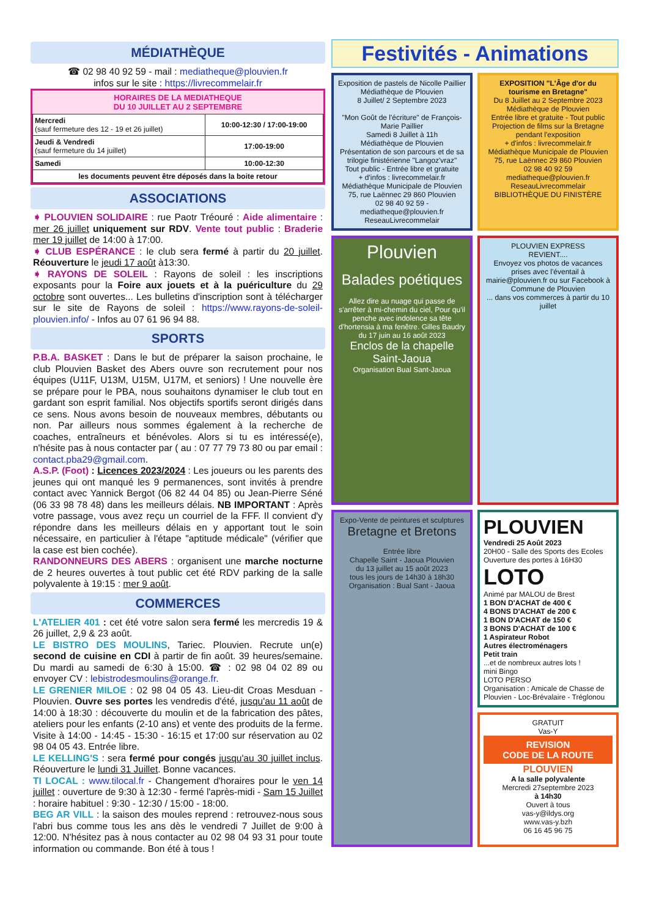MÉDIATHÈQUE
☎ 02 98 40 92 59 - mail : mediatheque@plouvien.fr
infos sur le site : https://livrecommelair.fr
HORAIRES DE LA MEDIATHEQUE
DU 10 JUILLET AU 2 SEPTEMBRE
| Mercredi (sauf fermeture des 12 - 19 et 26 juillet) | 10:00-12:30 / 17:00-19:00 |
| Jeudi & Vendredi (sauf fermeture du 14 juillet) | 17:00-19:00 |
| Samedi | 10:00-12:30 |
| les documents peuvent être déposés dans la boite retour | |
ASSOCIATIONS
➧ PLOUVIEN SOLIDAIRE : rue Paotr Tréouré : Aide alimentaire : mer 26 juillet uniquement sur RDV. Vente tout public : Braderie mer 19 juillet de 14:00 à 17:00.
➧ CLUB ESPÉRANCE : le club sera fermé à partir du 20 juillet. Réouverture le jeudi 17 août à13:30.
➧ RAYONS DE SOLEIL : Rayons de soleil : les inscriptions exposants pour la Foire aux jouets et à la puériculture du 29 octobre sont ouvertes... Les bulletins d'inscription sont à télécharger sur le site de Rayons de soleil : https://www.rayons-de-soleil-plouvien.info/ - Infos au 07 61 96 94 88.
SPORTS
P.B.A. BASKET : Dans le but de préparer la saison prochaine, le club Plouvien Basket des Abers ouvre son recrutement pour nos équipes (U11F, U13M, U15M, U17M, et seniors) ! Une nouvelle ère se prépare pour le PBA, nous souhaitons dynamiser le club tout en gardant son esprit familial. Nos objectifs sportifs seront dirigés dans ce sens. Nous avons besoin de nouveaux membres, débutants ou non. Par ailleurs nous sommes également à la recherche de coaches, entraîneurs et bénévoles. Alors si tu es intéressé(e), n'hésite pas à nous contacter par ( au : 07 77 79 73 80 ou par email : contact.pba29@gmail.com.
A.S.P. (Foot) : Licences 2023/2024 : Les joueurs ou les parents des jeunes qui ont manqué les 9 permanences, sont invités à prendre contact avec Yannick Bergot (06 82 44 04 85) ou Jean-Pierre Séné (06 33 98 78 48) dans les meilleurs délais. NB IMPORTANT : Après votre passage, vous avez reçu un courriel de la FFF. Il convient d'y répondre dans les meilleurs délais en y apportant tout le soin nécessaire, en particulier à l'étape "aptitude médicale" (vérifier que la case est bien cochée).
RANDONNEURS DES ABERS : organisent une marche nocturne de 2 heures ouvertes à tout public cet été RDV parking de la salle polyvalente à 19:15 : mer 9 août.
COMMERCES
L'ATELIER 401 : cet été votre salon sera fermé les mercredis 19 & 26 juillet, 2,9 & 23 août.
LE BISTRO DES MOULINS, Tariec. Plouvien. Recrute un(e) second de cuisine en CDI à partir de fin août. 39 heures/semaine. Du mardi au samedi de 6:30 à 15:00. ☎ : 02 98 04 02 89 ou envoyer CV : lebistrodesmoulins@orange.fr.
LE GRENIER MILOE : 02 98 04 05 43. Lieu-dit Croas Mesduan - Plouvien. Ouvre ses portes les vendredis d'été, jusqu'au 11 août de 14:00 à 18:30 : découverte du moulin et de la fabrication des pâtes, ateliers pour les enfants (2-10 ans) et vente des produits de la ferme. Visite à 14:00 - 14:45 - 15:30 - 16:15 et 17:00 sur réservation au 02 98 04 05 43. Entrée libre.
LE KELLING'S : sera fermé pour congés jusqu'au 30 juillet inclus. Réouverture le lundi 31 Juillet. Bonne vacances.
TI LOCAL : www.tilocal.fr - Changement d'horaires pour le ven 14 juillet : ouverture de 9:30 à 12:30 - fermé l'après-midi - Sam 15 Juillet : horaire habituel : 9:30 - 12:30 / 15:00 - 18:00.
BEG AR VILL : la saison des moules reprend : retrouvez-nous sous l'abri bus comme tous les ans dès le vendredi 7 Juillet de 9:00 à 12:00. N'hésitez pas à nous contacter au 02 98 04 93 31 pour toute information ou commande. Bon été à tous !
Festivités - Animations
Exposition de pastels de Nicolle Paillier
Médiathèque de Plouvien
8 Juillet/ 2 Septembre 2023
"Mon Goût de l'écriture" de François-Marie Paillier
Samedi 8 Juillet à 11h
Médiathèque de Plouvien
Présentation de son parcours et de sa trilogie finistérienne "Langoz'vraz"
Tout public - Entrée libre et gratuite
+ d'infos : livrecommelair.fr
Médiathèque Municipale de Plouvien
75, rue Laënnec 29 860 Plouvien
02 98 40 92 59 - mediatheque@plouvien.fr
ReseauLivrecommelair
EXPOSITION "L'Âge d'or du tourisme en Bretagne"
Du 8 Juillet au 2 Septembre 2023
Médiathèque de Plouvien
Entrée libre et gratuite - Tout public
Projection de films sur la Bretagne pendant l'exposition
+ d'infos : livrecommelair.fr
Médiathèque Municipale de Plouvien
75, rue Laënnec 29 860 Plouvien
02 98 40 92 59
mediatheque@plouvien.fr
ReseauLivrecommelair
BIBLIOTHÈQUE DU FINISTÈRE
Plouvien
Balades poétiques
Allez dire au nuage qui passe de s'arrêter à mi-chemin du ciel, Pour qu'il penche avec indolence sa tête d'hortensia à ma fenêtre. Gilles Baudry
du 17 juin au 16 août 2023
Enclos de la chapelle Saint-Jaoua
Organisation Bual Sant-Jaoua
PLOUVIEN EXPRESS
REVIENT....
Envoyez vos photos de vacances prises avec l'éventail à mairie@plouvien.fr ou sur Facebook à Commune de Plouvien
... dans vos commerces à partir du 10 juillet
Expo-Vente de peintures et sculptures
Bretagne et Bretons
Entrée libre
Chapelle Saint - Jaoua Plouvien
du 13 juillet au 15 août 2023
tous les jours de 14h30 à 18h30
Organisation : Bual Sant - Jaoua
PLOUVIEN
Vendredi 25 Août 2023
20H00 - Salle des Sports des Ecoles
Ouverture des portes à 16H30
LOTO
Animé par MALOU de Brest
1 BON D'ACHAT de 400 €
4 BONS D'ACHAT de 200 €
1 BON D'ACHAT de 150 €
3 BONS D'ACHAT de 100 €
1 Aspirateur Robot
Autres électroménagers
Petit train
...et de nombreux autres lots !
mini Bingo
LOTO PERSO
Organisation : Amicale de Chasse de Plouvien - Loc-Brévalaire - Tréglonou
GRATUIT
Vas-Y
REVISION
CODE DE LA ROUTE
PLOUVIEN
A la salle polyvalente
Mercredi 27septembre 2023
à 14h30
Ouvert à tous
vas-y@ildys.org
www.vas-y.bzh
06 16 45 96 75